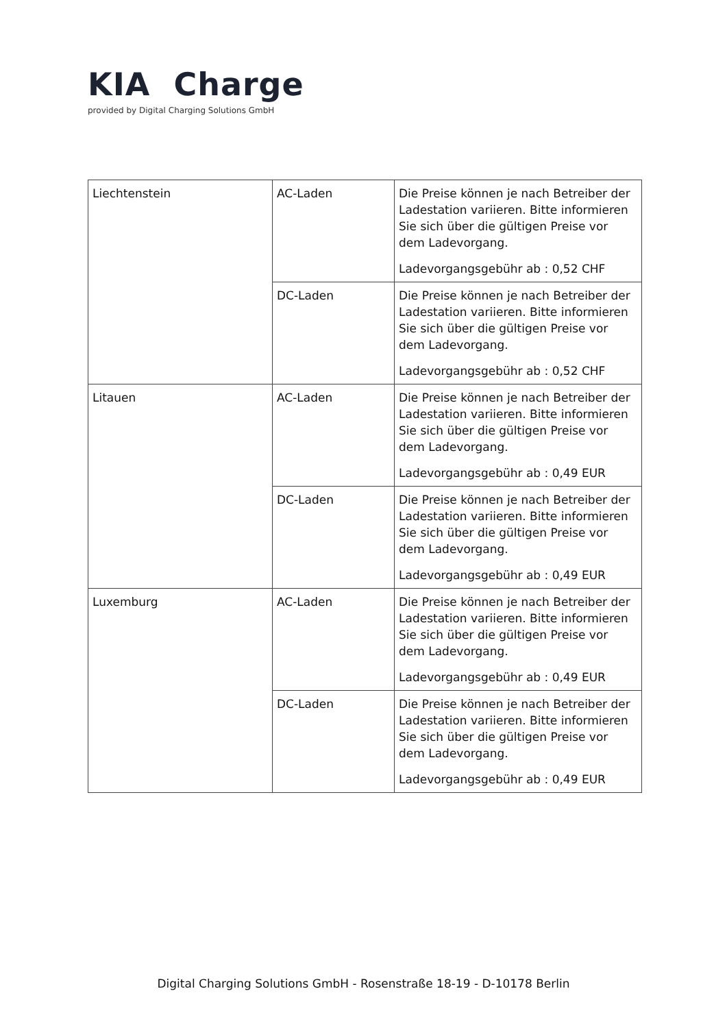KIA Charge
provided by Digital Charging Solutions GmbH
| Liechtenstein | AC-Laden | Die Preise können je nach Betreiber der Ladestation variieren. Bitte informieren Sie sich über die gültigen Preise vor dem Ladevorgang. Ladevorgangsgebühr ab : 0,52 CHF |
| | DC-Laden | Die Preise können je nach Betreiber der Ladestation variieren. Bitte informieren Sie sich über die gültigen Preise vor dem Ladevorgang. Ladevorgangsgebühr ab : 0,52 CHF |
| Litauen | AC-Laden | Die Preise können je nach Betreiber der Ladestation variieren. Bitte informieren Sie sich über die gültigen Preise vor dem Ladevorgang. Ladevorgangsgebühr ab : 0,49 EUR |
| | DC-Laden | Die Preise können je nach Betreiber der Ladestation variieren. Bitte informieren Sie sich über die gültigen Preise vor dem Ladevorgang. Ladevorgangsgebühr ab : 0,49 EUR |
| Luxemburg | AC-Laden | Die Preise können je nach Betreiber der Ladestation variieren. Bitte informieren Sie sich über die gültigen Preise vor dem Ladevorgang. Ladevorgangsgebühr ab : 0,49 EUR |
| | DC-Laden | Die Preise können je nach Betreiber der Ladestation variieren. Bitte informieren Sie sich über die gültigen Preise vor dem Ladevorgang. Ladevorgangsgebühr ab : 0,49 EUR |
Digital Charging Solutions GmbH - Rosenstraße 18-19 - D-10178 Berlin